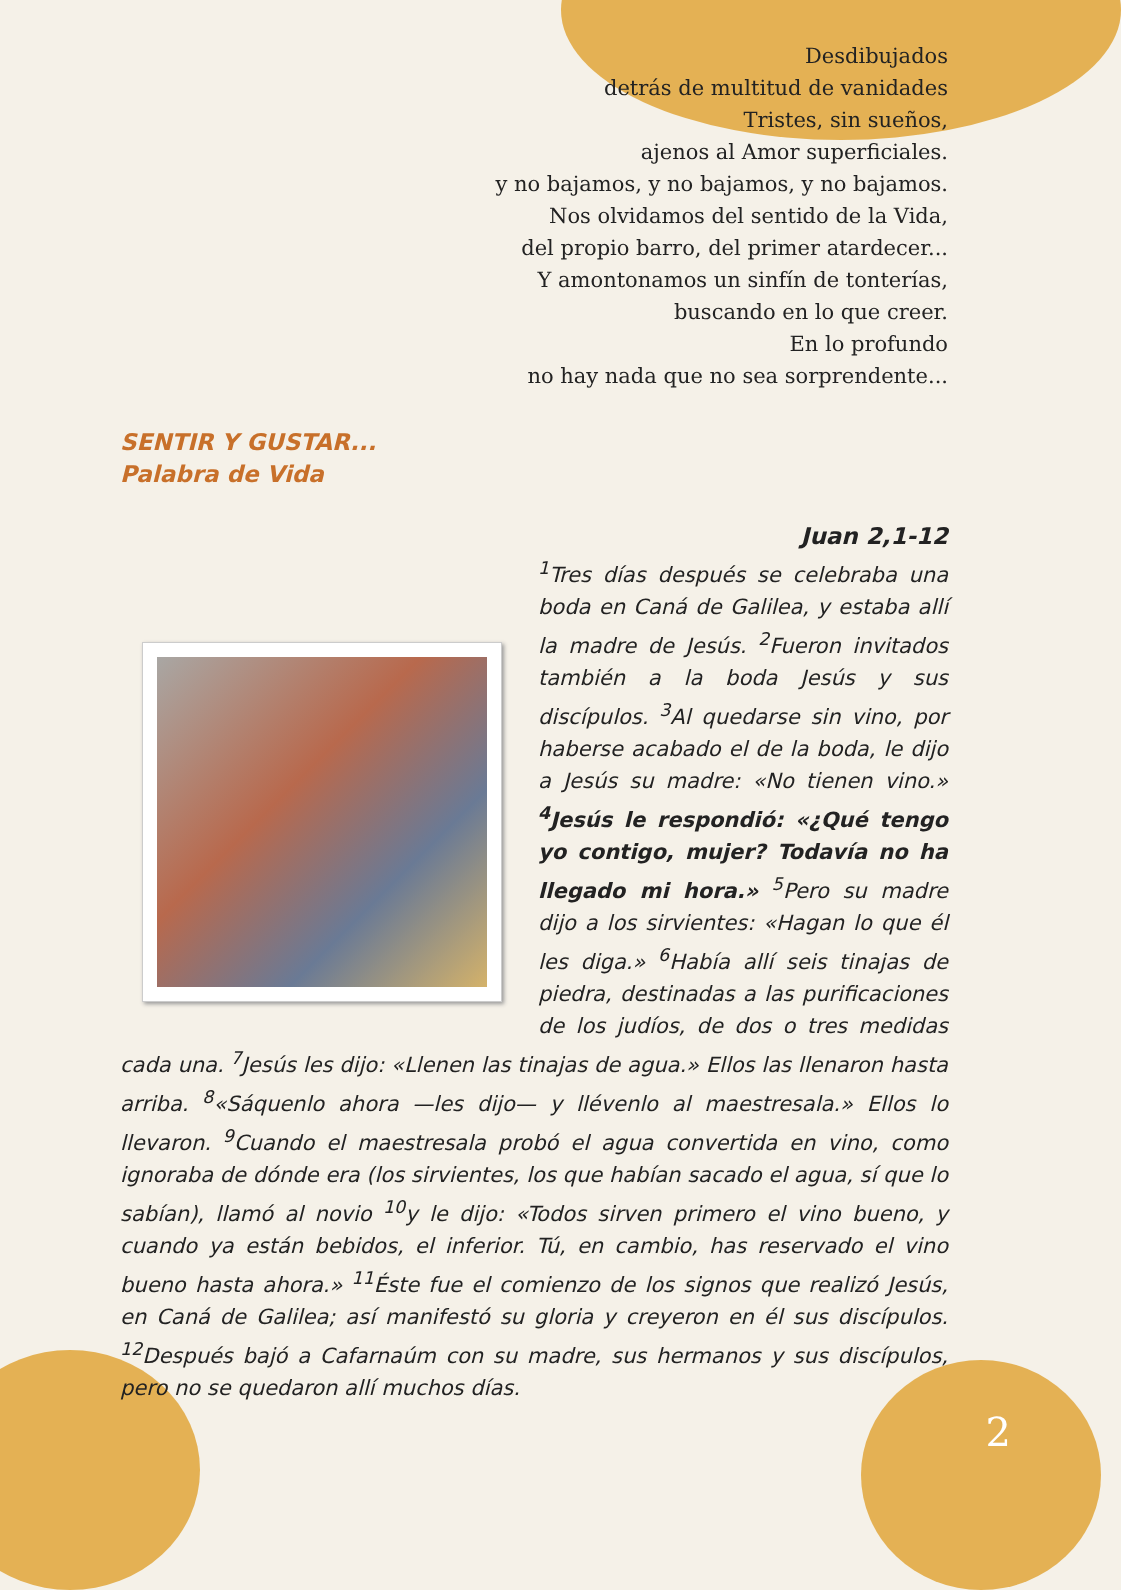Desdibujados
detrás de multitud de vanidades
Tristes, sin sueños,
ajenos al Amor superficiales.
y no bajamos, y no bajamos, y no bajamos.
Nos olvidamos del sentido de la Vida,
del propio barro, del primer atardecer...
Y amontonamos un sinfín de tonterías,
buscando en lo que creer.
En lo profundo
no hay nada que no sea sorprendente...
SENTIR Y GUSTAR...
Palabra de Vida
Juan 2,1-12
<sup>1</sup> Tres días después se celebraba una boda en Caná de Galilea, y estaba allí la madre de Jesús. <sup>2</sup>Fueron invitados también a la boda Jesús y sus discípulos. <sup>3</sup>Al quedarse sin vino, por haberse acabado el de la boda, le dijo a Jesús su madre: «No tienen vino.» <sup>4</sup>Jesús le respondió: «¿Qué tengo yo contigo, mujer? Todavía no ha llegado mi hora.» <sup>5</sup>Pero su madre dijo a los sirvientes: «Hagan lo que él les diga.» <sup>6</sup>Había allí seis tinajas de piedra, destinadas a las purificaciones de los judíos, de dos o tres medidas cada una. <sup>7</sup>Jesús les dijo: «Llenen las tinajas de agua.» Ellos las llenaron hasta arriba. <sup>8</sup>«Sáquenlo ahora —les dijo— y llévenlo al maestresala.» Ellos lo llevaron. <sup>9</sup>Cuando el maestresala probó el agua convertida en vino, como ignoraba de dónde era (los sirvientes, los que habían sacado el agua, sí que lo sabían), llamó al novio <sup>10</sup>y le dijo: «Todos sirven primero el vino bueno, y cuando ya están bebidos, el inferior. Tú, en cambio, has reservado el vino bueno hasta ahora.» <sup>11</sup>Éste fue el comienzo de los signos que realizó Jesús, en Caná de Galilea; así manifestó su gloria y creyeron en él sus discípulos. <sup>12</sup>Después bajó a Cafarnaúm con su madre, sus hermanos y sus discípulos, pero no se quedaron allí muchos días.
2